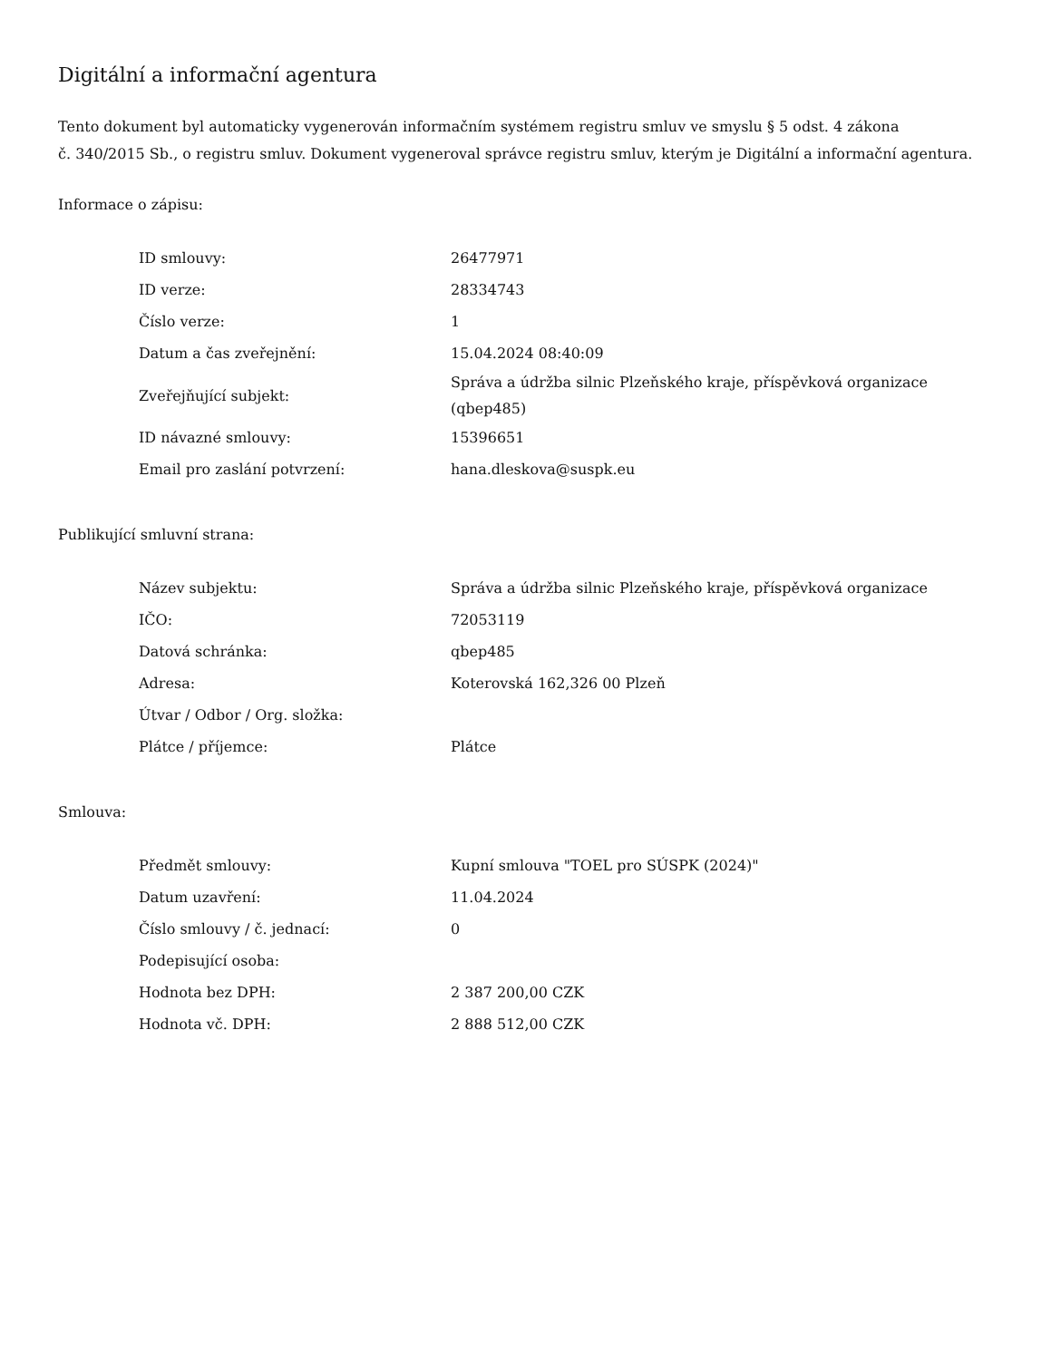Digitální a informační agentura
Tento dokument byl automaticky vygenerován informačním systémem registru smluv ve smyslu § 5 odst. 4 zákona
č. 340/2015 Sb., o registru smluv. Dokument vygeneroval správce registru smluv, kterým je Digitální a informační agentura.
Informace o zápisu:
| ID smlouvy: | 26477971 |
| ID verze: | 28334743 |
| Číslo verze: | 1 |
| Datum a čas zveřejnění: | 15.04.2024 08:40:09 |
| Zveřejňující subjekt: | Správa a údržba silnic Plzeňského kraje, příspěvková organizace (qbep485) |
| ID návazné smlouvy: | 15396651 |
| Email pro zaslání potvrzení: | hana.dleskova@suspk.eu |
Publikující smluvní strana:
| Název subjektu: | Správa a údržba silnic Plzeňského kraje, příspěvková organizace |
| IČO: | 72053119 |
| Datová schránka: | qbep485 |
| Adresa: | Koterovská 162,326 00 Plzeň |
| Útvar / Odbor / Org. složka: | |
| Plátce / příjemce: | Plátce |
Smlouva:
| Předmět smlouvy: | Kupní smlouva "TOEL pro SÚSPK (2024)" |
| Datum uzavření: | 11.04.2024 |
| Číslo smlouvy / č. jednací: | 0 |
| Podepisující osoba: | |
| Hodnota bez DPH: | 2 387 200,00 CZK |
| Hodnota vč. DPH: | 2 888 512,00 CZK |